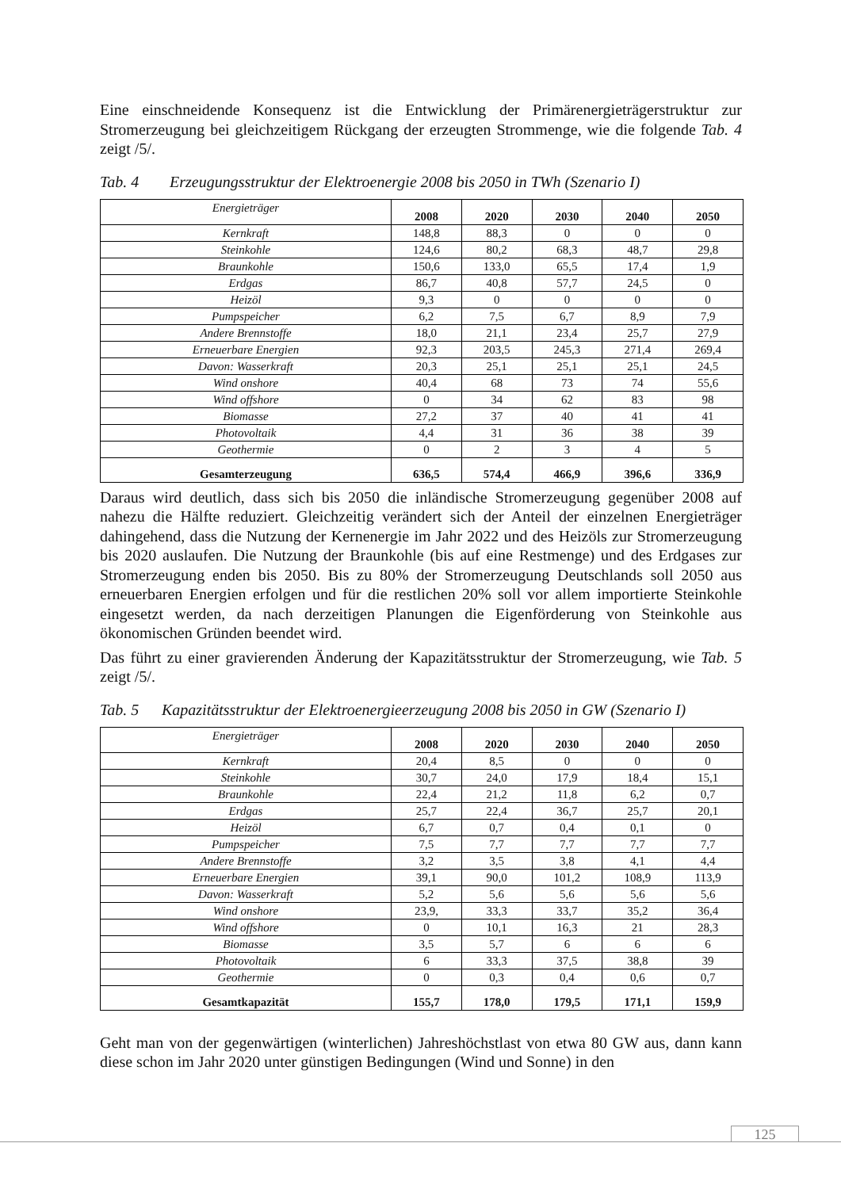Eine einschneidende Konsequenz ist die Entwicklung der Primärenergieträgerstruktur zur Stromerzeugung bei gleichzeitigem Rückgang der erzeugten Strommenge, wie die folgende Tab. 4 zeigt /5/.
Tab. 4 Erzeugungsstruktur der Elektroenergie 2008 bis 2050 in TWh (Szenario I)
| Energieträger | 2008 | 2020 | 2030 | 2040 | 2050 |
| --- | --- | --- | --- | --- | --- |
| Kernkraft | 148,8 | 88,3 | 0 | 0 | 0 |
| Steinkohle | 124,6 | 80,2 | 68,3 | 48,7 | 29,8 |
| Braunkohle | 150,6 | 133,0 | 65,5 | 17,4 | 1,9 |
| Erdgas | 86,7 | 40,8 | 57,7 | 24,5 | 0 |
| Heizöl | 9,3 | 0 | 0 | 0 | 0 |
| Pumpspeicher | 6,2 | 7,5 | 6,7 | 8,9 | 7,9 |
| Andere Brennstoffe | 18,0 | 21,1 | 23,4 | 25,7 | 27,9 |
| Erneuerbare Energien | 92,3 | 203,5 | 245,3 | 271,4 | 269,4 |
| Davon: Wasserkraft | 20,3 | 25,1 | 25,1 | 25,1 | 24,5 |
| Wind onshore | 40,4 | 68 | 73 | 74 | 55,6 |
| Wind offshore | 0 | 34 | 62 | 83 | 98 |
| Biomasse | 27,2 | 37 | 40 | 41 | 41 |
| Photovoltaik | 4,4 | 31 | 36 | 38 | 39 |
| Geothermie | 0 | 2 | 3 | 4 | 5 |
| Gesamterzeugung | 636,5 | 574,4 | 466,9 | 396,6 | 336,9 |
Daraus wird deutlich, dass sich bis 2050 die inländische Stromerzeugung gegenüber 2008 auf nahezu die Hälfte reduziert. Gleichzeitig verändert sich der Anteil der einzelnen Energieträger dahingehend, dass die Nutzung der Kernenergie im Jahr 2022 und des Heizöls zur Stromerzeugung bis 2020 auslaufen. Die Nutzung der Braunkohle (bis auf eine Restmenge) und des Erdgases zur Stromerzeugung enden bis 2050. Bis zu 80% der Stromerzeugung Deutschlands soll 2050 aus erneuerbaren Energien erfolgen und für die restlichen 20% soll vor allem importierte Steinkohle eingesetzt werden, da nach derzeitigen Planungen die Eigenförderung von Steinkohle aus ökonomischen Gründen beendet wird.
Das führt zu einer gravierenden Änderung der Kapazitätsstruktur der Stromerzeugung, wie Tab. 5 zeigt /5/.
Tab. 5 Kapazitätsstruktur der Elektroenergieerzeugung 2008 bis 2050 in GW (Szenario I)
| Energieträger | 2008 | 2020 | 2030 | 2040 | 2050 |
| --- | --- | --- | --- | --- | --- |
| Kernkraft | 20,4 | 8,5 | 0 | 0 | 0 |
| Steinkohle | 30,7 | 24,0 | 17,9 | 18,4 | 15,1 |
| Braunkohle | 22,4 | 21,2 | 11,8 | 6,2 | 0,7 |
| Erdgas | 25,7 | 22,4 | 36,7 | 25,7 | 20,1 |
| Heizöl | 6,7 | 0,7 | 0,4 | 0,1 | 0 |
| Pumpspeicher | 7,5 | 7,7 | 7,7 | 7,7 | 7,7 |
| Andere Brennstoffe | 3,2 | 3,5 | 3,8 | 4,1 | 4,4 |
| Erneuerbare Energien | 39,1 | 90,0 | 101,2 | 108,9 | 113,9 |
| Davon: Wasserkraft | 5,2 | 5,6 | 5,6 | 5,6 | 5,6 |
| Wind onshore | 23,9, | 33,3 | 33,7 | 35,2 | 36,4 |
| Wind offshore | 0 | 10,1 | 16,3 | 21 | 28,3 |
| Biomasse | 3,5 | 5,7 | 6 | 6 | 6 |
| Photovoltaik | 6 | 33,3 | 37,5 | 38,8 | 39 |
| Geothermie | 0 | 0,3 | 0,4 | 0,6 | 0,7 |
| Gesamtkapazität | 155,7 | 178,0 | 179,5 | 171,1 | 159,9 |
Geht man von der gegenwärtigen (winterlichen) Jahreshöchstlast von etwa 80 GW aus, dann kann diese schon im Jahr 2020 unter günstigen Bedingungen (Wind und Sonne) in den
125